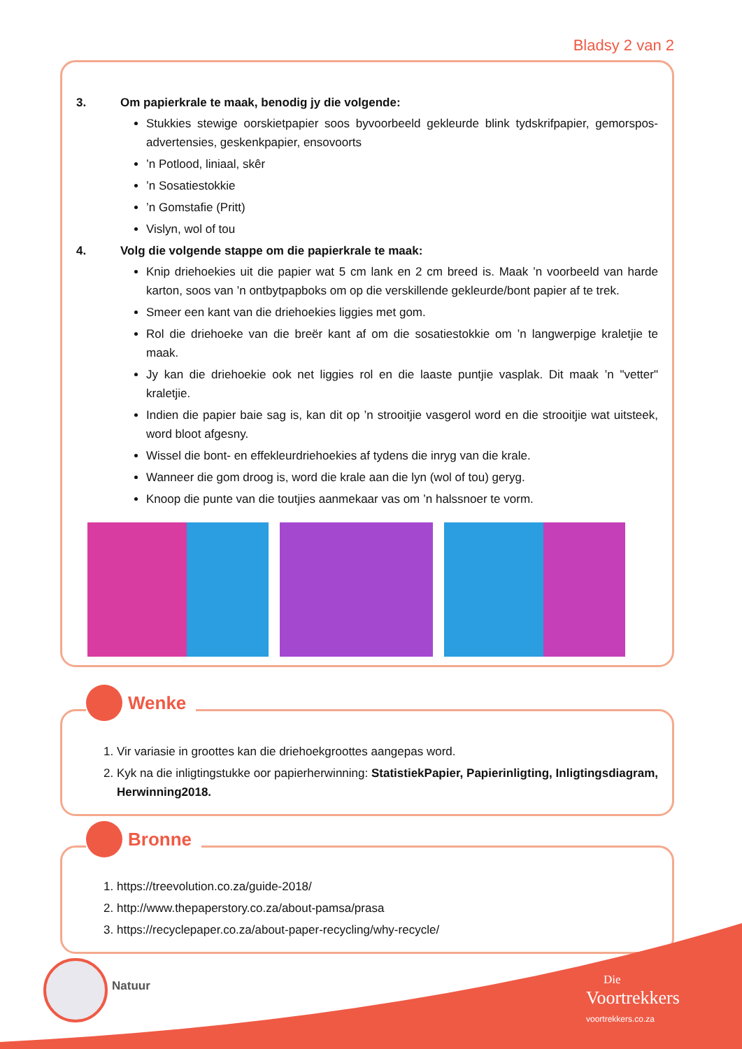Bladsy 2 van 2
3. Om papierkrale te maak, benodig jy die volgende:
Stukkies stewige oorskietpapier soos byvoorbeeld gekleurde blink tydskrifpapier, gemorspos-advertensies, geskenkpapier, ensovoorts
’n Potlood, liniaal, skêr
’n Sosatiestokkie
’n Gomstafie (Pritt)
Vislyn, wol of tou
4. Volg die volgende stappe om die papierkrale te maak:
Knip driehoekies uit die papier wat 5 cm lank en 2 cm breed is. Maak ’n voorbeeld van harde karton, soos van ’n ontbytpapboks om op die verskillende gekleurde/bont papier af te trek.
Smeer een kant van die driehoekies liggies met gom.
Rol die driehoeke van die breër kant af om die sosatiestokkie om ’n langwerpige kraletjie te maak.
Jy kan die driehoekie ook net liggies rol en die laaste puntjie vasplak. Dit maak ’n "vetter" kraletjie.
Indien die papier baie sag is, kan dit op ’n strooitjie vasgerol word en die strooitjie wat uitsteek, word bloot afgesny.
Wissel die bont- en effekleurdriehoekies af tydens die inryg van die krale.
Wanneer die gom droog is, word die krale aan die lyn (wol of tou) geryg.
Knoop die punte van die toutjies aanmekaar vas om ’n halssnoer te vorm.
Wenke
1. Vir variasie in groottes kan die driehoekgroottes aangepas word.
2. Kyk na die inligtingstukke oor papierherwinning: StatistiekPapier, Papierinligting, Inligtingsdiagram, Herwinning2018.
Bronne
1. https://treevolution.co.za/guide-2018/
2. http://www.thepaperstory.co.za/about-pamsa/prasa
3. https://recyclepaper.co.za/about-paper-recycling/why-recycle/
Natuur
Die
Voortrekkers
voortrekkers.co.za